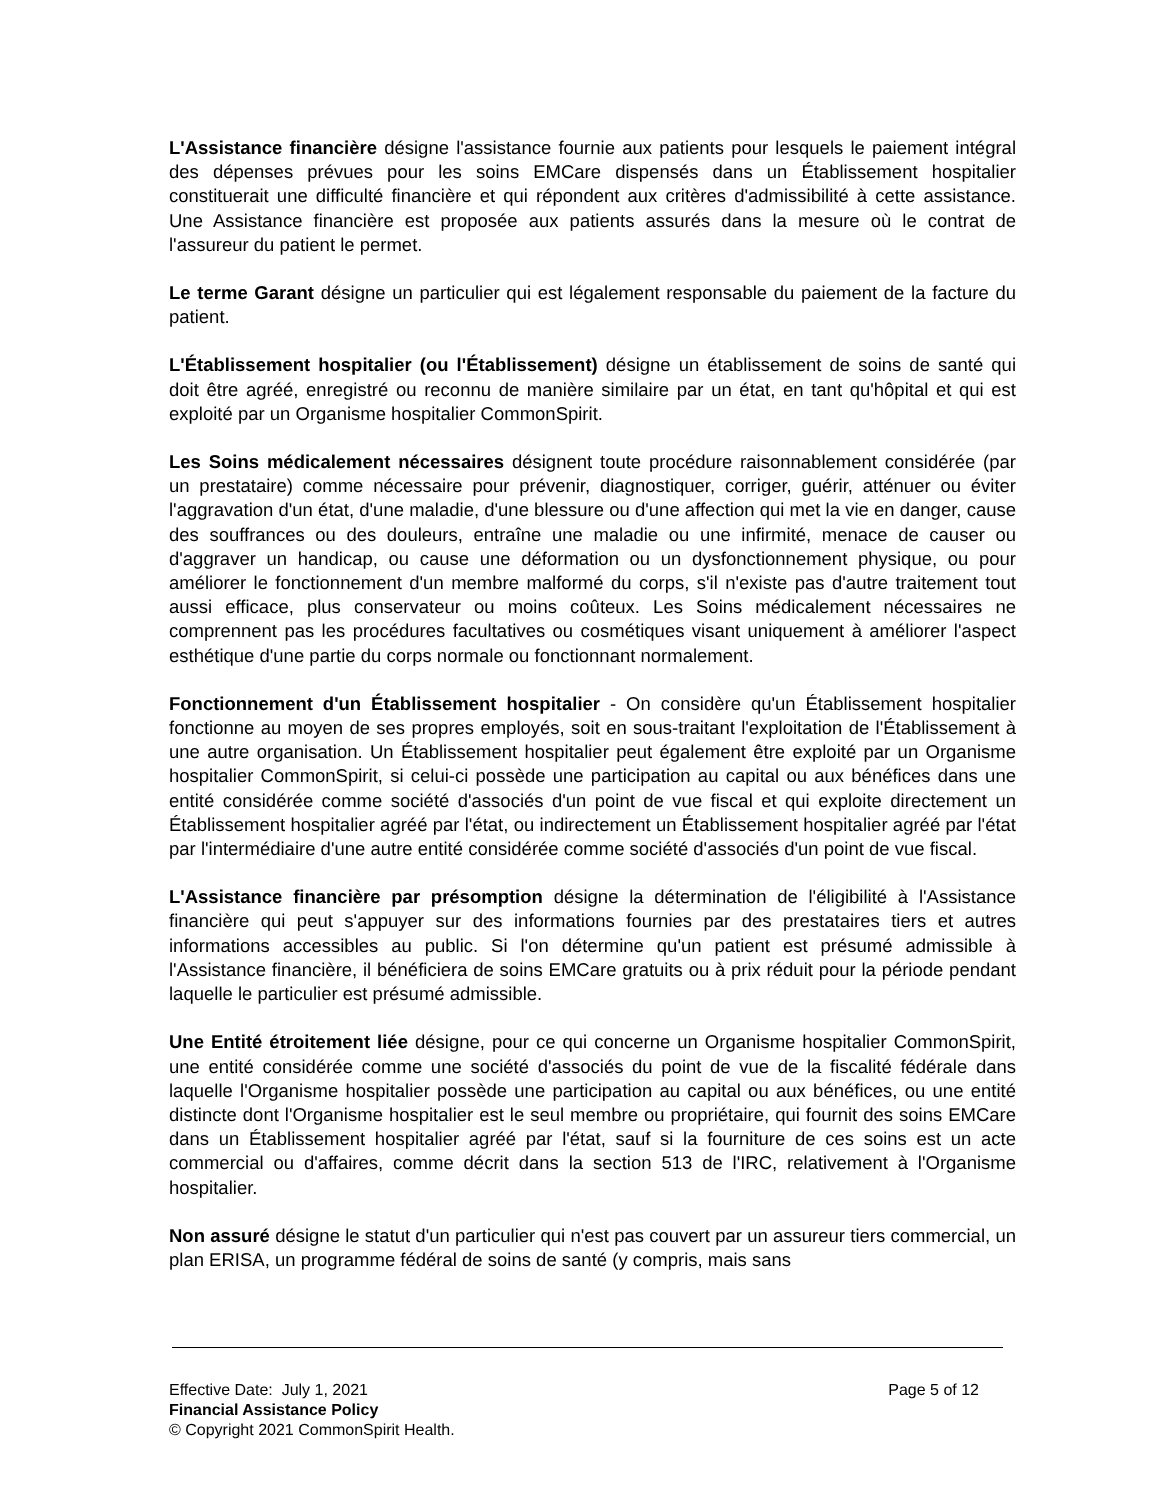L'Assistance financière désigne l'assistance fournie aux patients pour lesquels le paiement intégral des dépenses prévues pour les soins EMCare dispensés dans un Établissement hospitalier constituerait une difficulté financière et qui répondent aux critères d'admissibilité à cette assistance. Une Assistance financière est proposée aux patients assurés dans la mesure où le contrat de l'assureur du patient le permet.
Le terme Garant désigne un particulier qui est légalement responsable du paiement de la facture du patient.
L'Établissement hospitalier (ou l'Établissement) désigne un établissement de soins de santé qui doit être agréé, enregistré ou reconnu de manière similaire par un état, en tant qu'hôpital et qui est exploité par un Organisme hospitalier CommonSpirit.
Les Soins médicalement nécessaires désignent toute procédure raisonnablement considérée (par un prestataire) comme nécessaire pour prévenir, diagnostiquer, corriger, guérir, atténuer ou éviter l'aggravation d'un état, d'une maladie, d'une blessure ou d'une affection qui met la vie en danger, cause des souffrances ou des douleurs, entraîne une maladie ou une infirmité, menace de causer ou d'aggraver un handicap, ou cause une déformation ou un dysfonctionnement physique, ou pour améliorer le fonctionnement d'un membre malformé du corps, s'il n'existe pas d'autre traitement tout aussi efficace, plus conservateur ou moins coûteux. Les Soins médicalement nécessaires ne comprennent pas les procédures facultatives ou cosmétiques visant uniquement à améliorer l'aspect esthétique d'une partie du corps normale ou fonctionnant normalement.
Fonctionnement d'un Établissement hospitalier - On considère qu'un Établissement hospitalier fonctionne au moyen de ses propres employés, soit en sous-traitant l'exploitation de l'Établissement à une autre organisation. Un Établissement hospitalier peut également être exploité par un Organisme hospitalier CommonSpirit, si celui-ci possède une participation au capital ou aux bénéfices dans une entité considérée comme société d'associés d'un point de vue fiscal et qui exploite directement un Établissement hospitalier agréé par l'état, ou indirectement un Établissement hospitalier agréé par l'état par l'intermédiaire d'une autre entité considérée comme société d'associés d'un point de vue fiscal.
L'Assistance financière par présomption désigne la détermination de l'éligibilité à l'Assistance financière qui peut s'appuyer sur des informations fournies par des prestataires tiers et autres informations accessibles au public. Si l'on détermine qu'un patient est présumé admissible à l'Assistance financière, il bénéficiera de soins EMCare gratuits ou à prix réduit pour la période pendant laquelle le particulier est présumé admissible.
Une Entité étroitement liée désigne, pour ce qui concerne un Organisme hospitalier CommonSpirit, une entité considérée comme une société d'associés du point de vue de la fiscalité fédérale dans laquelle l'Organisme hospitalier possède une participation au capital ou aux bénéfices, ou une entité distincte dont l'Organisme hospitalier est le seul membre ou propriétaire, qui fournit des soins EMCare dans un Établissement hospitalier agréé par l'état, sauf si la fourniture de ces soins est un acte commercial ou d'affaires, comme décrit dans la section 513 de l'IRC, relativement à l'Organisme hospitalier.
Non assuré désigne le statut d'un particulier qui n'est pas couvert par un assureur tiers commercial, un plan ERISA, un programme fédéral de soins de santé (y compris, mais sans
Effective Date: July 1, 2021 Page 5 of 12
Financial Assistance Policy
© Copyright 2021 CommonSpirit Health.